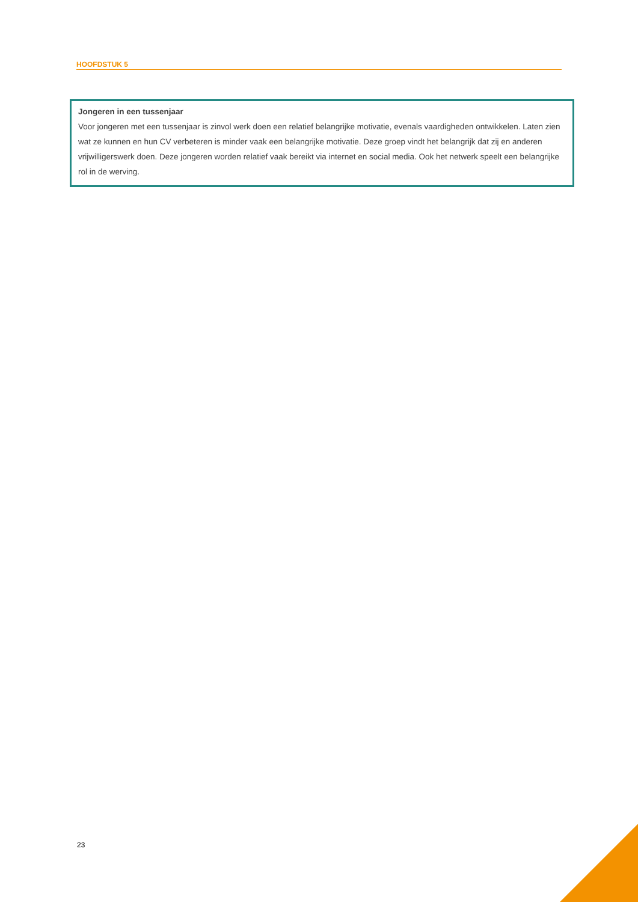HOOFDSTUK 5
Jongeren in een tussenjaar
Voor jongeren met een tussenjaar is zinvol werk doen een relatief belangrijke motivatie, evenals vaardigheden ontwikkelen. Laten zien wat ze kunnen en hun CV verbeteren is minder vaak een belangrijke motivatie. Deze groep vindt het belangrijk dat zij en anderen vrijwilligerswerk doen. Deze jongeren worden relatief vaak bereikt via internet en social media. Ook het netwerk speelt een belangrijke rol in de werving.
23